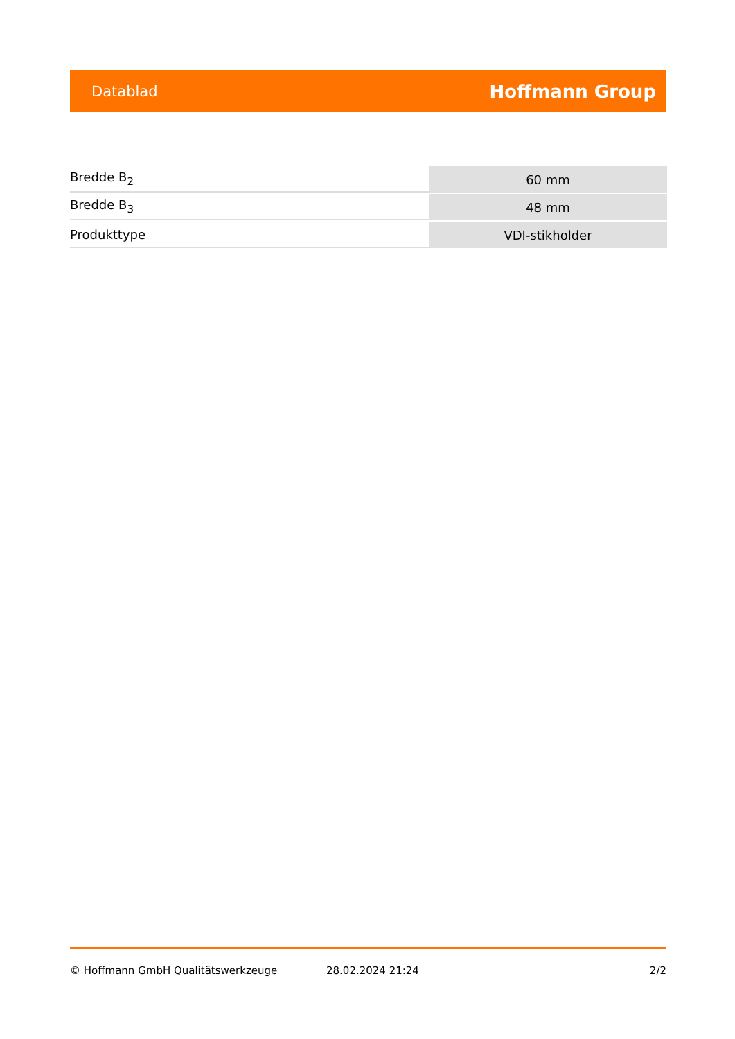Datablad Hoffmann Group
| Bredde B<sub>2</sub> | 60 mm |
| Bredde B<sub>3</sub> | 48 mm |
| Produkttype | VDI-stikholder |
© Hoffmann GmbH Qualitätswerkzeuge 28.02.2024 21:24 2/2